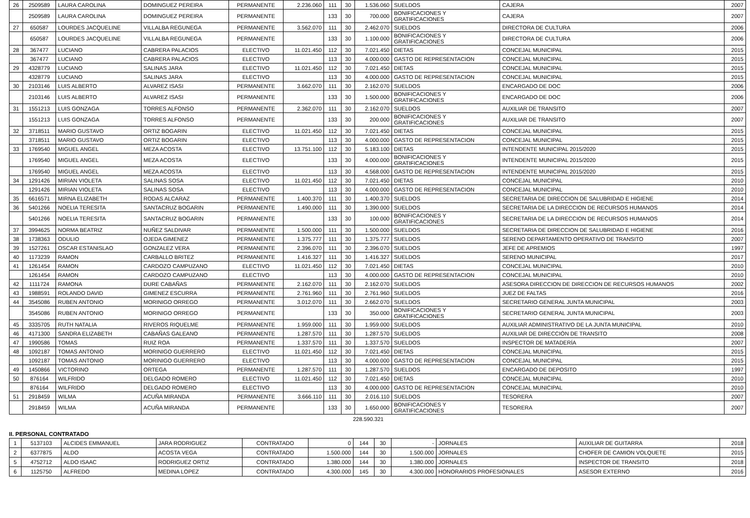| 26 | 2509589 | LAURA CAROLINA | DOMINGUEZ PEREIRA | PERMANENTE | 2.236.060 | 111 | 30 | 1.536.060 | SUELDOS | CAJERA | 2007 |
| | 2509589 | LAURA CAROLINA | DOMINGUEZ PEREIRA | PERMANENTE | | 133 | 30 | 700.000 | BONIFICACIONES Y GRATIFICACIONES | CAJERA | 2007 |
| 27 | 650587 | LOURDES JACQUELINE | VILLALBA REGUNEGA | PERMANENTE | 3.562.070 | 111 | 30 | 2.462.070 | SUELDOS | DIRECTORA DE CULTURA | 2006 |
| | 650587 | LOURDES JACQUELINE | VILLALBA REGUNEGA | PERMANENTE | | 133 | 30 | 1.100.000 | BONIFICACIONES Y GRATIFICACIONES | DIRECTORA DE CULTURA | 2006 |
| 28 | 367477 | LUCIANO | CABRERA PALACIOS | ELECTIVO | 11.021.450 | 112 | 30 | 7.021.450 | DIETAS | CONCEJAL MUNICIPAL | 2015 |
| | 367477 | LUCIANO | CABRERA PALACIOS | ELECTIVO | | 113 | 30 | 4.000.000 | GASTO DE REPRESENTACION | CONCEJAL MUNICIPAL | 2015 |
| 29 | 4328779 | LUCIANO | SALINAS JARA | ELECTIVO | 11.021.450 | 112 | 30 | 7.021.450 | DIETAS | CONCEJAL MUNICIPAL | 2015 |
| | 4328779 | LUCIANO | SALINAS JARA | ELECTIVO | | 113 | 30 | 4.000.000 | GASTO DE REPRESENTACION | CONCEJAL MUNICIPAL | 2015 |
| 30 | 2103146 | LUIS ALBERTO | ALVAREZ ISASI | PERMANENTE | 3.662.070 | 111 | 30 | 2.162.070 | SUELDOS | ENCARGADO DE DOC | 2006 |
| | 2103146 | LUIS ALBERTO | ALVAREZ ISASI | PERMANENTE | | 133 | 30 | 1.500.000 | BONIFICACIONES Y GRATIFICACIONES | ENCARGADO DE DOC | 2006 |
| 31 | 1551213 | LUIS GONZAGA | TORRES ALFONSO | PERMANENTE | 2.362.070 | 111 | 30 | 2.162.070 | SUELDOS | AUXILIAR DE TRANSITO | 2007 |
| | 1551213 | LUIS GONZAGA | TORRES ALFONSO | PERMANENTE | | 133 | 30 | 200.000 | BONIFICACIONES Y GRATIFICACIONES | AUXILIAR DE TRANSITO | 2007 |
| 32 | 3718511 | MARIO GUSTAVO | ORTIZ BOGARIN | ELECTIVO | 11.021.450 | 112 | 30 | 7.021.450 | DIETAS | CONCEJAL MUNICIPAL | 2015 |
| | 3718511 | MARIO GUSTAVO | ORTIZ BOGARIN | ELECTIVO | | 113 | 30 | 4.000.000 | GASTO DE REPRESENTACION | CONCEJAL MUNICIPAL | 2015 |
| 33 | 1769540 | MIGUEL ANGEL | MEZA ACOSTA | ELECTIVO | 13.751.100 | 112 | 30 | 5.183.100 | DIETAS | INTENDENTE MUNICIPAL 2015/2020 | 2015 |
| | 1769540 | MIGUEL ANGEL | MEZA ACOSTA | ELECTIVO | | 133 | 30 | 4.000.000 | BONIFICACIONES Y GRATIFICACIONES | INTENDENTE MUNICIPAL 2015/2020 | 2015 |
| | 1769540 | MIGUEL ANGEL | MEZA ACOSTA | ELECTIVO | | 113 | 30 | 4.568.000 | GASTO DE REPRESENTACION | INTENDENTE MUNICIPAL 2015/2020 | 2015 |
| 34 | 1291426 | MIRIAN VIOLETA | SALINAS SOSA | ELECTIVO | 11.021.450 | 112 | 30 | 7.021.450 | DIETAS | CONCEJAL MUNICIPAL | 2010 |
| | 1291426 | MIRIAN VIOLETA | SALINAS SOSA | ELECTIVO | | 113 | 30 | 4.000.000 | GASTO DE REPRESENTACION | CONCEJAL MUNICIPAL | 2010 |
| 35 | 6616571 | MIRNA ELIZABETH | RODAS ALCARAZ | PERMANENTE | 1.400.370 | 111 | 30 | 1.400.370 | SUELDOS | SECRETARIA DE DIRECCION DE SALUBRIDAD E HIGIENE | 2014 |
| 36 | 5401266 | NOELIA TERESITA | SANTACRUZ BOGARIN | PERMANENTE | 1.490.000 | 111 | 30 | 1.390.000 | SUELDOS | SECRETARIA DE LA DIRECCION DE RECURSOS HUMANOS | 2014 |
| | 5401266 | NOELIA TERESITA | SANTACRUZ BOGARIN | PERMANENTE | | 133 | 30 | 100.000 | BONIFICACIONES Y GRATIFICACIONES | SECRETARIA DE LA DIRECCION DE RECURSOS HUMANOS | 2014 |
| 37 | 3994625 | NORMA BEATRIZ | NUÑEZ SALDIVAR | PERMANENTE | 1.500.000 | 111 | 30 | 1.500.000 | SUELDOS | SECRETARIA DE DIRECCION DE SALUBRIDAD E HIGIENE | 2016 |
| 38 | 1738363 | ODULIO | OJEDA GIMENEZ | PERMANENTE | 1.375.777 | 111 | 30 | 1.375.777 | SUELDOS | SERENO DEPARTAMENTO OPERATIVO DE TRANSITO | 2007 |
| 39 | 1527261 | OSCAR ESTANISLAO | GONZALEZ VERA | PERMANENTE | 2.396.070 | 111 | 30 | 2.396.070 | SUELDOS | JEFE DE APREMIOS | 1997 |
| 40 | 1173239 | RAMON | CARBALLO BRITEZ | PERMANENTE | 1.416.327 | 111 | 30 | 1.416.327 | SUELDOS | SERENO MUNICIPAL | 2017 |
| 41 | 1261454 | RAMON | CARDOZO CAMPUZANO | ELECTIVO | 11.021.450 | 112 | 30 | 7.021.450 | DIETAS | CONCEJAL MUNICIPAL | 2010 |
| | 1261454 | RAMON | CARDOZO CAMPUZANO | ELECTIVO | | 113 | 30 | 4.000.000 | GASTO DE REPRESENTACION | CONCEJAL MUNICIPAL | 2010 |
| 42 | 1111724 | RAMONA | DURE CABAÑAS | PERMANENTE | 2.162.070 | 111 | 30 | 2.162.070 | SUELDOS | ASESORA DIRECCION DE DIRECCION DE RECURSOS HUMANOS | 2002 |
| 43 | 1988591 | ROLANDO DAVID | GIMENEZ ESCURRA | PERMANENTE | 2.761.960 | 111 | 30 | 2.761.960 | SUELDOS | JUEZ DE FALTAS | 2016 |
| 44 | 3545086 | RUBEN ANTONIO | MORINIGO ORREGO | PERMANENTE | 3.012.070 | 111 | 30 | 2.662.070 | SUELDOS | SECRETARIO GENERAL JUNTA MUNICIPAL | 2003 |
| | 3545086 | RUBEN ANTONIO | MORINIGO ORREGO | PERMANENTE | | 133 | 30 | 350.000 | BONIFICACIONES Y GRATIFICACIONES | SECRETARIO GENERAL JUNTA MUNICIPAL | 2003 |
| 45 | 3335705 | RUTH NATALIA | RIVEROS RIQUELME | PERMANENTE | 1.959.000 | 111 | 30 | 1.959.000 | SUELDOS | AUXILIAR ADMINISTRATIVO DE LA JUNTA MUNICIPAL | 2010 |
| 46 | 4171300 | SANDRA ELIZABETH | CABAÑAS GALEANO | PERMANENTE | 1.287.570 | 111 | 30 | 1.287.570 | SUELDOS | AUXILIAR DE DIRECCIÓN DE TRANSITO | 2008 |
| 47 | 1990586 | TOMAS | RUIZ ROA | PERMANENTE | 1.337.570 | 111 | 30 | 1.337.570 | SUELDOS | INSPECTOR DE MATADERÍA | 2007 |
| 48 | 1092187 | TOMAS ANTONIO | MORINIGO GUERRERO | ELECTIVO | 11.021.450 | 112 | 30 | 7.021.450 | DIETAS | CONCEJAL MUNICIPAL | 2015 |
| | 1092187 | TOMAS ANTONIO | MORINIGO GUERRERO | ELECTIVO | | 113 | 30 | 4.000.000 | GASTO DE REPRESENTACION | CONCEJAL MUNICIPAL | 2015 |
| 49 | 1450866 | VICTORINO | ORTEGA | PERMANENTE | 1.287.570 | 111 | 30 | 1.287.570 | SUELDOS | ENCARGADO DE DEPOSITO | 1997 |
| 50 | 876164 | WILFRIDO | DELGADO ROMERO | ELECTIVO | 11.021.450 | 112 | 30 | 7.021.450 | DIETAS | CONCEJAL MUNICIPAL | 2010 |
| | 876164 | WILFRIDO | DELGADO ROMERO | ELECTIVO | | 113 | 30 | 4.000.000 | GASTO DE REPRESENTACION | CONCEJAL MUNICIPAL | 2010 |
| 51 | 2918459 | WILMA | ACUÑA MIRANDA | PERMANENTE | 3.666.110 | 111 | 30 | 2.016.110 | SUELDOS | TESORERA | 2007 |
| | 2918459 | WILMA | ACUÑA MIRANDA | PERMANENTE | | 133 | 30 | 1.650.000 | BONIFICACIONES Y GRATIFICACIONES | TESORERA | 2007 |
228.590.321
II. PERSONAL CONTRATADO
| 1 | 5137103 | ALCIDES EMMANUEL | JARA RODRIGUEZ | CONTRATADO | 0 | 144 | 30 | - | JORNALES | AUXILIAR DE GUITARRA | 2018 |
| 2 | 6377875 | ALDO | ACOSTA VEGA | CONTRATADO | 1.500.000 | 144 | 30 | 1.500.000 | JORNALES | CHOFER DE CAMION VOLQUETE | 2015 |
| 5 | 4752712 | ALDO ISAAC | RODRIGUEZ ORTIZ | CONTRATADO | 1.380.000 | 144 | 30 | 1.380.000 | JORNALES | INSPECTOR DE TRANSITO | 2018 |
| 6 | 1125750 | ALFREDO | MEDINA LOPEZ | CONTRATADO | 4.300.000 | 145 | 30 | 4.300.000 | HONORARIOS PROFESIONALES | ASESOR EXTERNO | 2016 |